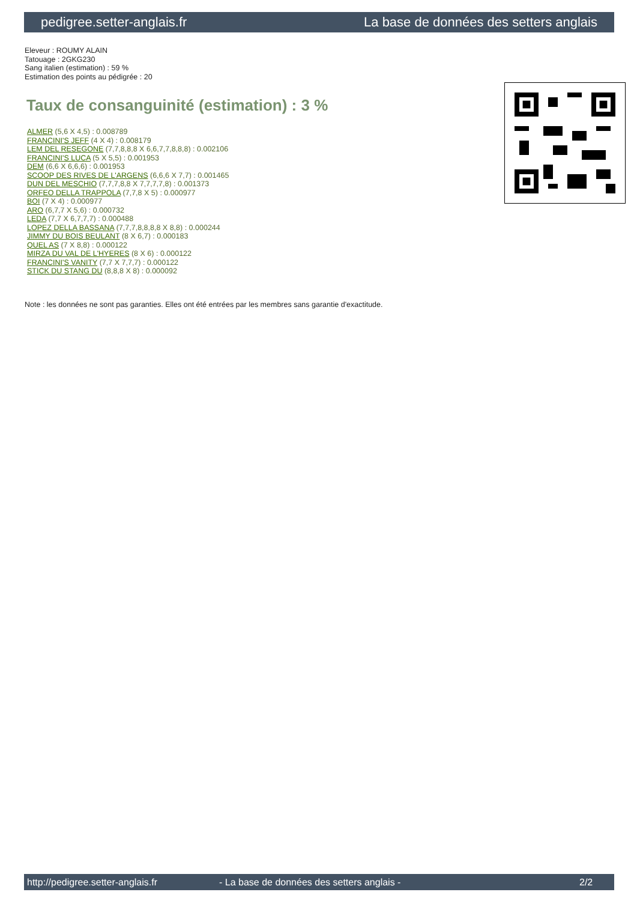pedigree.setter-anglais.fr La base de données des setters anglais
Eleveur : ROUMY ALAIN
Tatouage : 2GKG230
Sang italien (estimation) : 59 %
Estimation des points au pédigrée : 20
Taux de consanguinité (estimation) : 3 %
ALMER (5,6 X 4,5) : 0.008789
FRANCINI'S JEFF (4 X 4) : 0.008179
LEM DEL RESEGONE (7,7,8,8,8 X 6,6,7,7,8,8,8) : 0.002106
FRANCINI'S LUCA (5 X 5,5) : 0.001953
DEM (6,6 X 6,6,6) : 0.001953
SCOOP DES RIVES DE L'ARGENS (6,6,6 X 7,7) : 0.001465
DUN DEL MESCHIO (7,7,7,8,8 X 7,7,7,7,8) : 0.001373
ORFEO DELLA TRAPPOLA (7,7,8 X 5) : 0.000977
BOI (7 X 4) : 0.000977
ARO (6,7,7 X 5,6) : 0.000732
LEDA (7,7 X 6,7,7,7) : 0.000488
LOPEZ DELLA BASSANA (7,7,7,8,8,8,8 X 8,8) : 0.000244
JIMMY DU BOIS BEULANT (8 X 6,7) : 0.000183
QUEL AS (7 X 8,8) : 0.000122
MIRZA DU VAL DE L'HYERES (8 X 6) : 0.000122
FRANCINI'S VANITY (7,7 X 7,7,7) : 0.000122
STICK DU STANG DU (8,8,8 X 8) : 0.000092
Note : les données ne sont pas garanties. Elles ont été entrées par les membres sans garantie d'exactitude.
http://pedigree.setter-anglais.fr - La base de données des setters anglais - 2/2